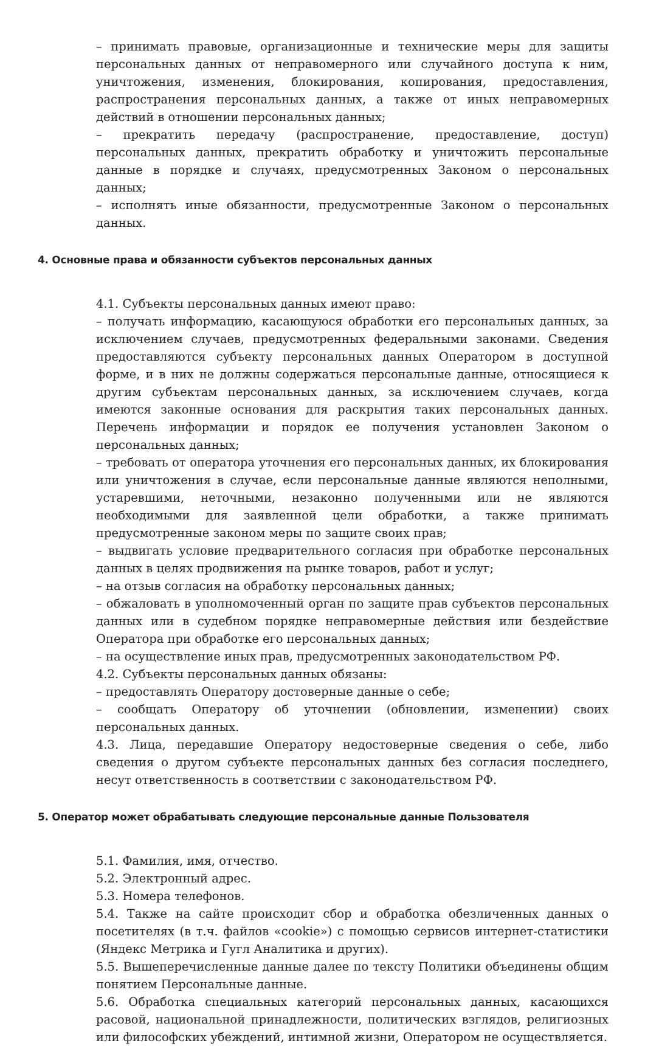– принимать правовые, организационные и технические меры для защиты персональных данных от неправомерного или случайного доступа к ним, уничтожения, изменения, блокирования, копирования, предоставления, распространения персональных данных, а также от иных неправомерных действий в отношении персональных данных;
– прекратить передачу (распространение, предоставление, доступ) персональных данных, прекратить обработку и уничтожить персональные данные в порядке и случаях, предусмотренных Законом о персональных данных;
– исполнять иные обязанности, предусмотренные Законом о персональных данных.
4. Основные права и обязанности субъектов персональных данных
4.1. Субъекты персональных данных имеют право:
– получать информацию, касающуюся обработки его персональных данных, за исключением случаев, предусмотренных федеральными законами. Сведения предоставляются субъекту персональных данных Оператором в доступной форме, и в них не должны содержаться персональные данные, относящиеся к другим субъектам персональных данных, за исключением случаев, когда имеются законные основания для раскрытия таких персональных данных. Перечень информации и порядок ее получения установлен Законом о персональных данных;
– требовать от оператора уточнения его персональных данных, их блокирования или уничтожения в случае, если персональные данные являются неполными, устаревшими, неточными, незаконно полученными или не являются необходимыми для заявленной цели обработки, а также принимать предусмотренные законом меры по защите своих прав;
– выдвигать условие предварительного согласия при обработке персональных данных в целях продвижения на рынке товаров, работ и услуг;
– на отзыв согласия на обработку персональных данных;
– обжаловать в уполномоченный орган по защите прав субъектов персональных данных или в судебном порядке неправомерные действия или бездействие Оператора при обработке его персональных данных;
– на осуществление иных прав, предусмотренных законодательством РФ.
4.2. Субъекты персональных данных обязаны:
– предоставлять Оператору достоверные данные о себе;
– сообщать Оператору об уточнении (обновлении, изменении) своих персональных данных.
4.3. Лица, передавшие Оператору недостоверные сведения о себе, либо сведения о другом субъекте персональных данных без согласия последнего, несут ответственность в соответствии с законодательством РФ.
5. Оператор может обрабатывать следующие персональные данные Пользователя
5.1. Фамилия, имя, отчество.
5.2. Электронный адрес.
5.3. Номера телефонов.
5.4. Также на сайте происходит сбор и обработка обезличенных данных о посетителях (в т.ч. файлов «cookie») с помощью сервисов интернет-статистики (Яндекс Метрика и Гугл Аналитика и других).
5.5. Вышеперечисленные данные далее по тексту Политики объединены общим понятием Персональные данные.
5.6. Обработка специальных категорий персональных данных, касающихся расовой, национальной принадлежности, политических взглядов, религиозных или философских убеждений, интимной жизни, Оператором не осуществляется.